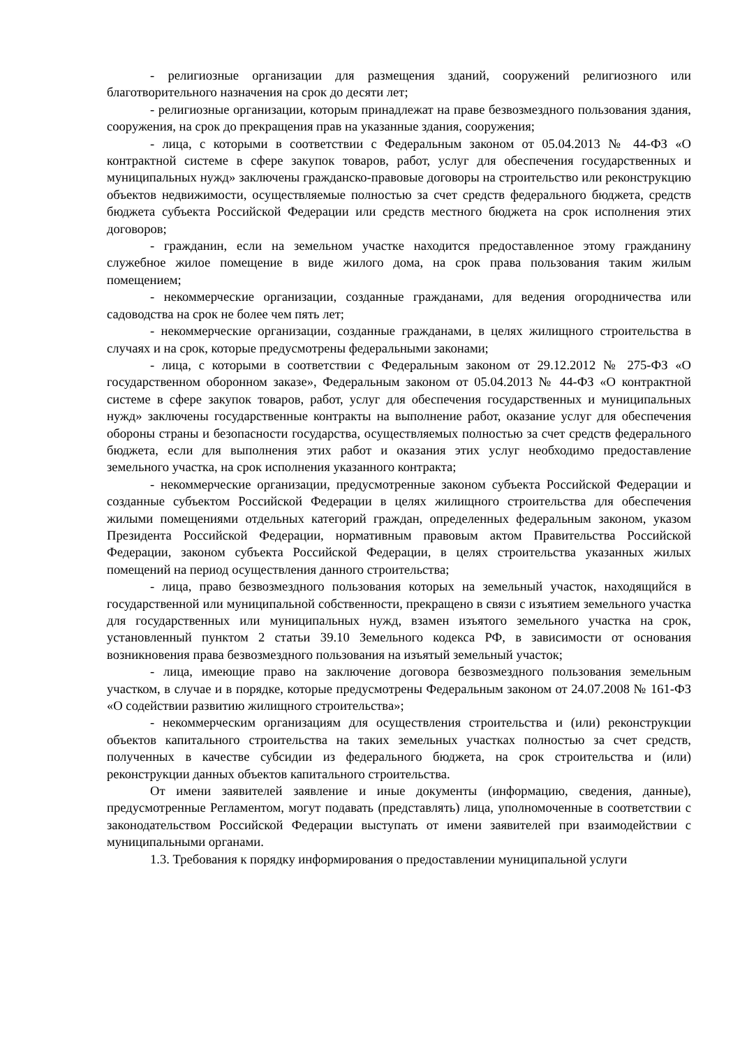- религиозные организации для размещения зданий, сооружений религиозного или благотворительного назначения на срок до десяти лет;
- религиозные организации, которым принадлежат на праве безвозмездного пользования здания, сооружения, на срок до прекращения прав на указанные здания, сооружения;
- лица, с которыми в соответствии с Федеральным законом от 05.04.2013 № 44-ФЗ «О контрактной системе в сфере закупок товаров, работ, услуг для обеспечения государственных и муниципальных нужд» заключены гражданско-правовые договоры на строительство или реконструкцию объектов недвижимости, осуществляемые полностью за счет средств федерального бюджета, средств бюджета субъекта Российской Федерации или средств местного бюджета на срок исполнения этих договоров;
- гражданин, если на земельном участке находится предоставленное этому гражданину служебное жилое помещение в виде жилого дома, на срок права пользования таким жилым помещением;
- некоммерческие организации, созданные гражданами, для ведения огородничества или садоводства на срок не более чем пять лет;
- некоммерческие организации, созданные гражданами, в целях жилищного строительства в случаях и на срок, которые предусмотрены федеральными законами;
- лица, с которыми в соответствии с Федеральным законом от 29.12.2012 № 275-ФЗ «О государственном оборонном заказе», Федеральным законом от 05.04.2013 № 44-ФЗ «О контрактной системе в сфере закупок товаров, работ, услуг для обеспечения государственных и муниципальных нужд» заключены государственные контракты на выполнение работ, оказание услуг для обеспечения обороны страны и безопасности государства, осуществляемых полностью за счет средств федерального бюджета, если для выполнения этих работ и оказания этих услуг необходимо предоставление земельного участка, на срок исполнения указанного контракта;
- некоммерческие организации, предусмотренные законом субъекта Российской Федерации и созданные субъектом Российской Федерации в целях жилищного строительства для обеспечения жилыми помещениями отдельных категорий граждан, определенных федеральным законом, указом Президента Российской Федерации, нормативным правовым актом Правительства Российской Федерации, законом субъекта Российской Федерации, в целях строительства указанных жилых помещений на период осуществления данного строительства;
- лица, право безвозмездного пользования которых на земельный участок, находящийся в государственной или муниципальной собственности, прекращено в связи с изъятием земельного участка для государственных или муниципальных нужд, взамен изъятого земельного участка на срок, установленный пунктом 2 статьи 39.10 Земельного кодекса РФ, в зависимости от основания возникновения права безвозмездного пользования на изъятый земельный участок;
- лица, имеющие право на заключение договора безвозмездного пользования земельным участком, в случае и в порядке, которые предусмотрены Федеральным законом от 24.07.2008 № 161-ФЗ «О содействии развитию жилищного строительства»;
- некоммерческим организациям для осуществления строительства и (или) реконструкции объектов капитального строительства на таких земельных участках полностью за счет средств, полученных в качестве субсидии из федерального бюджета, на срок строительства и (или) реконструкции данных объектов капитального строительства.
От имени заявителей заявление и иные документы (информацию, сведения, данные), предусмотренные Регламентом, могут подавать (представлять) лица, уполномоченные в соответствии с законодательством Российской Федерации выступать от имени заявителей при взаимодействии с муниципальными органами.
1.3. Требования к порядку информирования о предоставлении муниципальной услуги